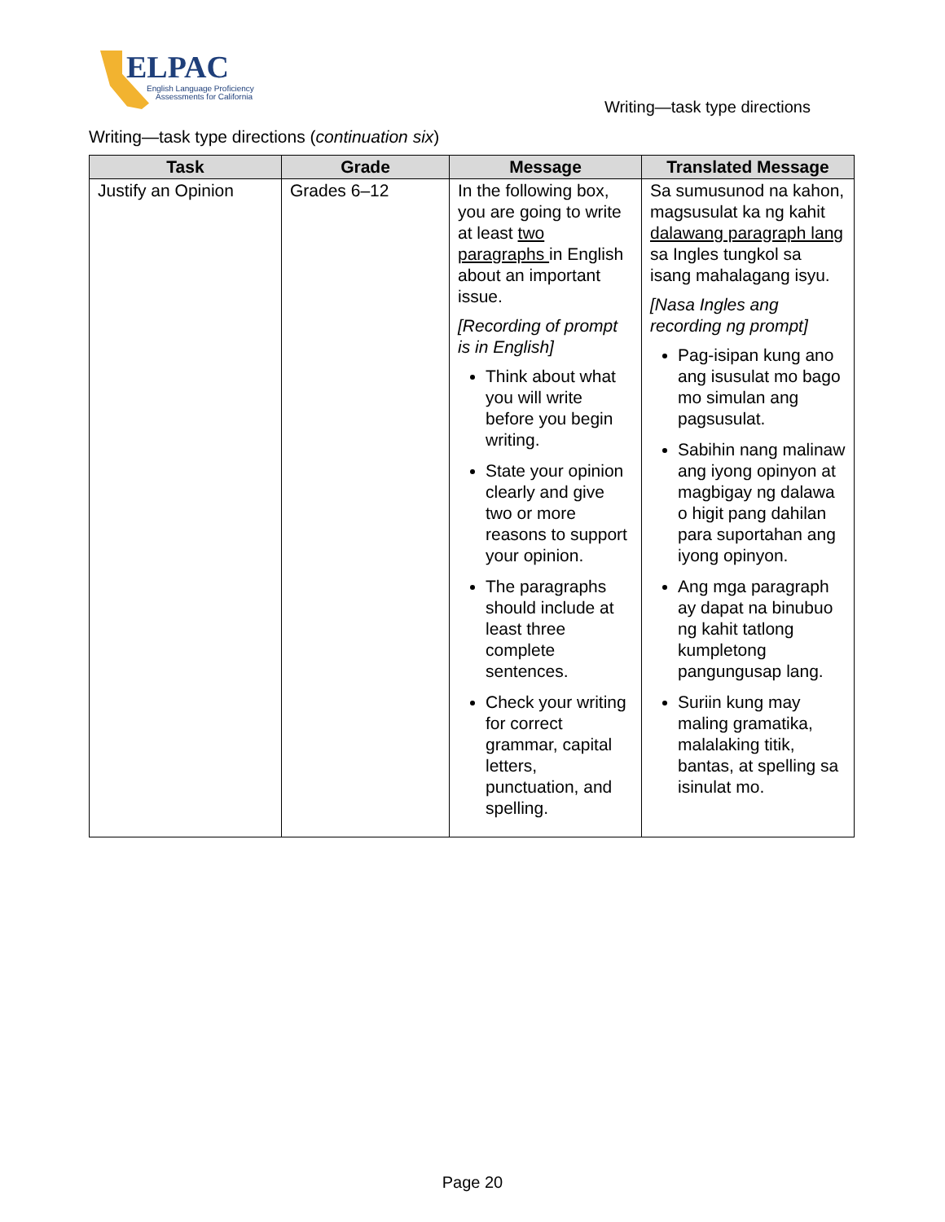ELPAC
English Language Proficiency
Assessments for California
Writing—task type directions
Writing—task type directions (continuation six)
| Task | Grade | Message | Translated Message |
| --- | --- | --- | --- |
| Justify an Opinion | Grades 6–12 | In the following box, you are going to write at least two paragraphs in English about an important issue. [Recording of prompt is in English] Think about what you will write before you begin writing. State your opinion clearly and give two or more reasons to support your opinion. The paragraphs should include at least three complete sentences. Check your writing for correct grammar, capital letters, punctuation, and spelling. | Sa sumusunod na kahon, magsusulat ka ng kahit dalawang paragraph lang sa Ingles tungkol sa isang mahalagang isyu. [Nasa Ingles ang recording ng prompt] Pag-isipan kung ano ang isusulat mo bago mo simulan ang pagsusulat. Sabihin nang malinaw ang iyong opinyon at magbigay ng dalawa o higit pang dahilan para suportahan ang iyong opinyon. Ang mga paragraph ay dapat na binubuo ng kahit tatlong kumpletong pangungusap lang. Suriin kung may maling gramatika, malalaking titik, bantas, at spelling sa isinulat mo. |
Page 20